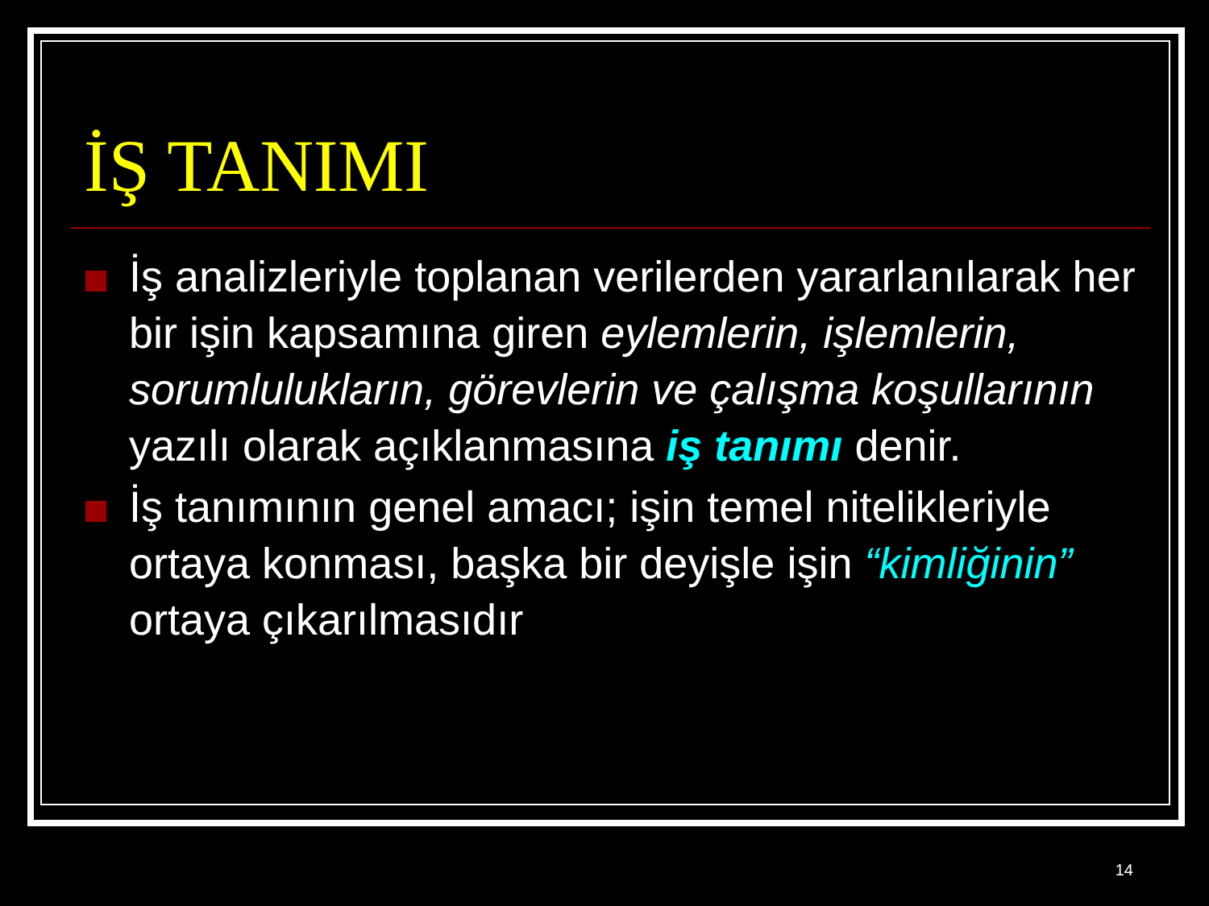İŞ TANIMI
İş analizleriyle toplanan verilerden yararlanılarak her bir işin kapsamına giren eylemlerin, işlemlerin, sorumlulukların, görevlerin ve çalışma koşullarının yazılı olarak açıklanmasına iş tanımı denir.
İş tanımının genel amacı; işin temel nitelikleriyle ortaya konması, başka bir deyişle işin “kimliğinin” ortaya çıkarılmasıdır
14